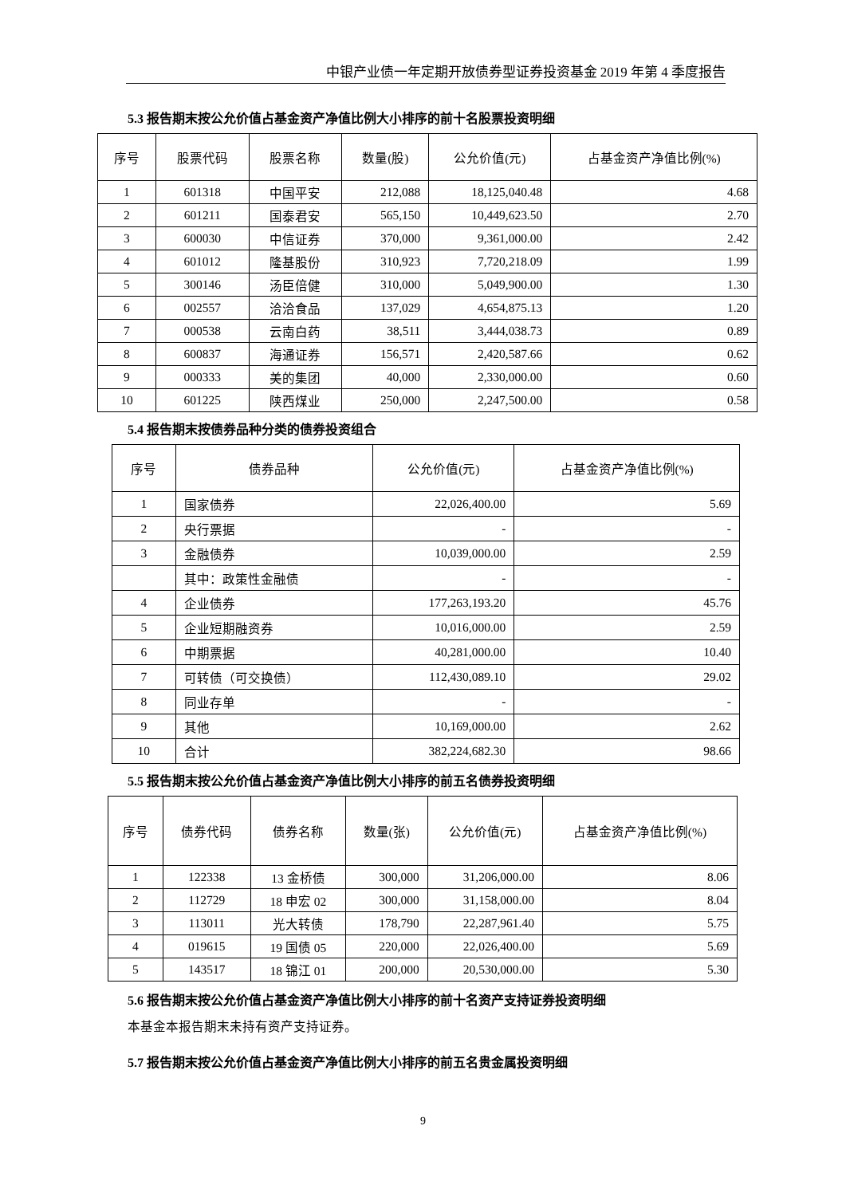中银产业债一年定期开放债券型证券投资基金 2019 年第 4 季度报告
5.3 报告期末按公允价值占基金资产净值比例大小排序的前十名股票投资明细
| 序号 | 股票代码 | 股票名称 | 数量(股) | 公允价值(元) | 占基金资产净值比例(%) |
| --- | --- | --- | --- | --- | --- |
| 1 | 601318 | 中国平安 | 212,088 | 18,125,040.48 | 4.68 |
| 2 | 601211 | 国泰君安 | 565,150 | 10,449,623.50 | 2.70 |
| 3 | 600030 | 中信证券 | 370,000 | 9,361,000.00 | 2.42 |
| 4 | 601012 | 隆基股份 | 310,923 | 7,720,218.09 | 1.99 |
| 5 | 300146 | 汤臣倍健 | 310,000 | 5,049,900.00 | 1.30 |
| 6 | 002557 | 洽洽食品 | 137,029 | 4,654,875.13 | 1.20 |
| 7 | 000538 | 云南白药 | 38,511 | 3,444,038.73 | 0.89 |
| 8 | 600837 | 海通证券 | 156,571 | 2,420,587.66 | 0.62 |
| 9 | 000333 | 美的集团 | 40,000 | 2,330,000.00 | 0.60 |
| 10 | 601225 | 陕西煤业 | 250,000 | 2,247,500.00 | 0.58 |
5.4 报告期末按债券品种分类的债券投资组合
| 序号 | 债券品种 | 公允价值(元) | 占基金资产净值比例(%) |
| --- | --- | --- | --- |
| 1 | 国家债券 | 22,026,400.00 | 5.69 |
| 2 | 央行票据 | - | - |
| 3 | 金融债券 | 10,039,000.00 | 2.59 |
| | 其中：政策性金融债 | - | - |
| 4 | 企业债券 | 177,263,193.20 | 45.76 |
| 5 | 企业短期融资券 | 10,016,000.00 | 2.59 |
| 6 | 中期票据 | 40,281,000.00 | 10.40 |
| 7 | 可转债（可交换债） | 112,430,089.10 | 29.02 |
| 8 | 同业存单 | - | - |
| 9 | 其他 | 10,169,000.00 | 2.62 |
| 10 | 合计 | 382,224,682.30 | 98.66 |
5.5 报告期末按公允价值占基金资产净值比例大小排序的前五名债券投资明细
| 序号 | 债券代码 | 债券名称 | 数量(张) | 公允价值(元) | 占基金资产净值比例(%) |
| --- | --- | --- | --- | --- | --- |
| 1 | 122338 | 13 金桥债 | 300,000 | 31,206,000.00 | 8.06 |
| 2 | 112729 | 18 申宏 02 | 300,000 | 31,158,000.00 | 8.04 |
| 3 | 113011 | 光大转债 | 178,790 | 22,287,961.40 | 5.75 |
| 4 | 019615 | 19 国债 05 | 220,000 | 22,026,400.00 | 5.69 |
| 5 | 143517 | 18 锦江 01 | 200,000 | 20,530,000.00 | 5.30 |
5.6 报告期末按公允价值占基金资产净值比例大小排序的前十名资产支持证券投资明细
本基金本报告期末未持有资产支持证券。
5.7 报告期末按公允价值占基金资产净值比例大小排序的前五名贵金属投资明细
9